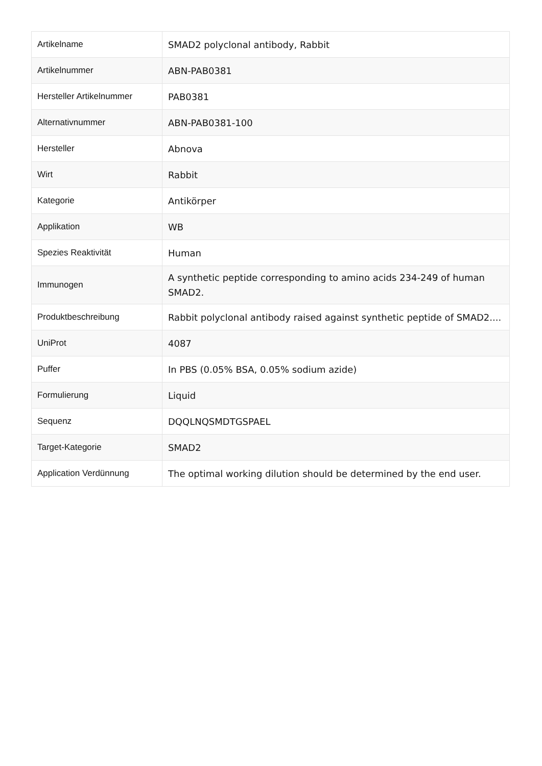| Artikelname | SMAD2 polyclonal antibody, Rabbit |
| Artikelnummer | ABN-PAB0381 |
| Hersteller Artikelnummer | PAB0381 |
| Alternativnummer | ABN-PAB0381-100 |
| Hersteller | Abnova |
| Wirt | Rabbit |
| Kategorie | Antikörper |
| Applikation | WB |
| Spezies Reaktivität | Human |
| Immunogen | A synthetic peptide corresponding to amino acids 234-249 of human SMAD2. |
| Produktbeschreibung | Rabbit polyclonal antibody raised against synthetic peptide of SMAD2.... |
| UniProt | 4087 |
| Puffer | In PBS (0.05% BSA, 0.05% sodium azide) |
| Formulierung | Liquid |
| Sequenz | DQQLNQSMDTGSPAEL |
| Target-Kategorie | SMAD2 |
| Application Verdünnung | The optimal working dilution should be determined by the end user. |